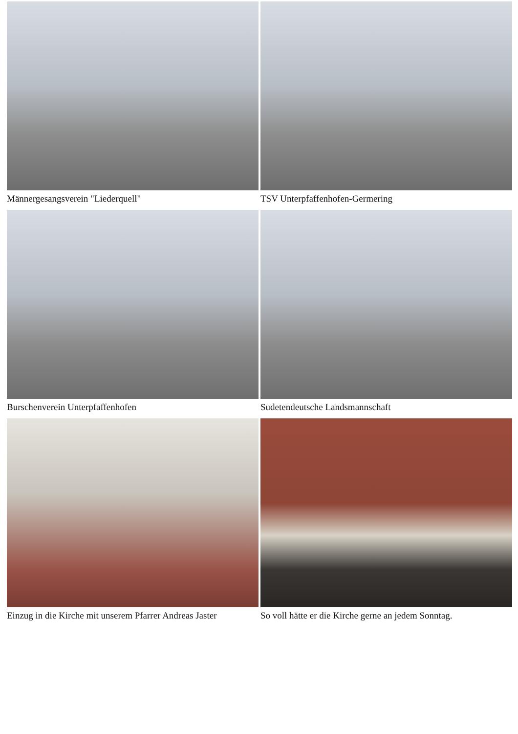Männergesangsverein "Liederquell"
TSV Unterpfaffenhofen-Germering
Burschenverein Unterpfaffenhofen
Sudetendeutsche Landsmannschaft
Einzug in die Kirche mit unserem Pfarrer Andreas Jaster
So voll hätte er die Kirche gerne an jedem Sonntag.